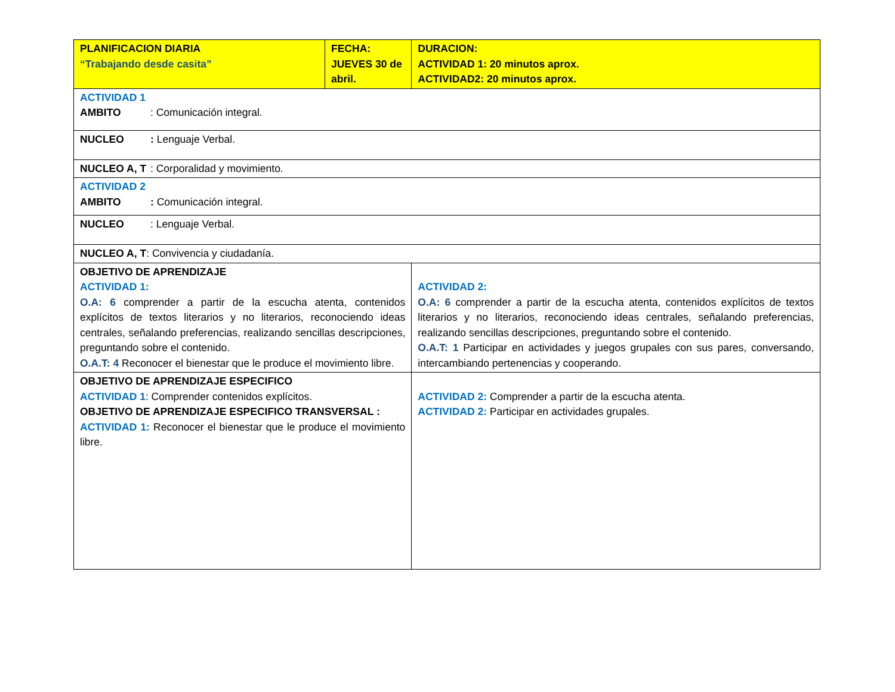| PLANIFICACION DIARIA “Trabajando desde casita” | FECHA: JUEVES 30 de abril. | | DURACION: ACTIVIDAD 1: 20 minutos aprox. ACTIVIDAD2: 20 minutos aprox. |
| ACTIVIDAD 1 AMBITO : Comunicación integral. | | | |
| NUCLEO : Lenguaje Verbal. | | | |
| NUCLEO A, T : Corporalidad y movimiento. | | | |
| ACTIVIDAD 2 AMBITO : Comunicación integral. | | | |
| NUCLEO : Lenguaje Verbal. | | | |
| NUCLEO A, T : Convivencia y ciudadanía. | | | |
| OBJETIVO DE APRENDIZAJE ACTIVIDAD 1: O.A: 6 comprender a partir de la escucha atenta, contenidos explícitos de textos literarios y no literarios, reconociendo ideas centrales, señalando preferencias, realizando sencillas descripciones, preguntando sobre el contenido. O.A.T: 4 Reconocer el bienestar que le produce el movimiento libre. | | ACTIVIDAD 2: O.A: 6 comprender a partir de la escucha atenta, contenidos explícitos de textos literarios y no literarios, reconociendo ideas centrales, señalando preferencias, realizando sencillas descripciones, preguntando sobre el contenido. O.A.T: 1 Participar en actividades y juegos grupales con sus pares, conversando, intercambiando pertenencias y cooperando. | |
| OBJETIVO DE APRENDIZAJE ESPECIFICO ACTIVIDAD 1 : Comprender contenidos explícitos. OBJETIVO DE APRENDIZAJE ESPECIFICO TRANSVERSAL : ACTIVIDAD 1: Reconocer el bienestar que le produce el movimiento libre. | | ACTIVIDAD 2: Comprender a partir de la escucha atenta. ACTIVIDAD 2: Participar en actividades grupales. | |